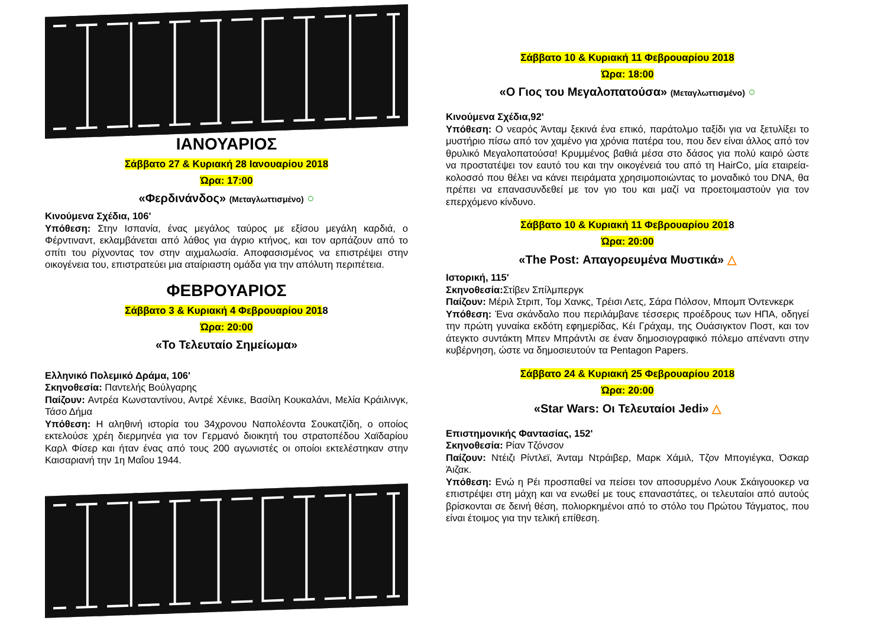ΙΑΝΟΥΑΡΙΟΣ
Σάββατο 27 & Κυριακή 28 Ιανουαρίου 2018
Ώρα: 17:00
«Φερδινάνδος» (Μεταγλωττισμένο) ○
Κινούμενα Σχέδια, 106'
Υπόθεση: Στην Ισπανία, ένας μεγάλος ταύρος με εξίσου μεγάλη καρδιά, ο Φέρντιναντ, εκλαμβάνεται από λάθος για άγριο κτήνος, και τον αρπάζουν από το σπίτι του ρίχνοντας τον στην αιχμαλωσία. Αποφασισμένος να επιστρέψει στην οικογένεια του, επιστρατεύει μια αταίριαστη ομάδα για την απόλυτη περιπέτεια.
ΦΕΒΡΟΥΑΡΙΟΣ
Σάββατο 3 & Κυριακή 4 Φεβρουαρίου 2018
Ώρα: 20:00
«Το Τελευταίο Σημείωμα»
Ελληνικό Πολεμικό Δράμα, 106'
Σκηνοθεσία: Παντελής Βούλγαρης
Παίζουν: Αντρέα Κωνσταντίνου, Αντρέ Χένικε, Βασίλη Κουκαλάνι, Μελία Κράιλινγκ, Τάσο Δήμα
Υπόθεση: Η αληθινή ιστορία του 34χρονου Ναπολέοντα Σουκατζίδη, ο οποίος εκτελούσε χρέη διερμηνέα για τον Γερμανό διοικητή του στρατοπέδου Χαϊδαρίου Καρλ Φίσερ και ήταν ένας από τους 200 αγωνιστές οι οποίοι εκτελέστηκαν στην Καισαριανή την 1η Μαΐου 1944.
Σάββατο 10 & Κυριακή 11 Φεβρουαρίου 2018
Ώρα: 18:00
«Ο Γιος του Μεγαλοπατούσα» (Μεταγλωττισμένο) ○
Κινούμενα Σχέδια,92'
Υπόθεση: Ο νεαρός Άνταμ ξεκινά ένα επικό, παράτολμο ταξίδι για να ξετυλίξει το μυστήριο πίσω από τον χαμένο για χρόνια πατέρα του, που δεν είναι άλλος από τον θρυλικό Μεγαλοπατούσα! Κρυμμένος βαθιά μέσα στο δάσος για πολύ καιρό ώστε να προστατέψει τον εαυτό του και την οικογένειά του από τη HairCo, μία εταιρεία-κολοσσό που θέλει να κάνει πειράματα χρησιμοποιώντας το μοναδικό του DNA, θα πρέπει να επανασυνδεθεί με τον γιο του και μαζί να προετοιμαστούν για τον επερχόμενο κίνδυνο.
Σάββατο 10 & Κυριακή 11 Φεβρουαρίου 2018
Ώρα: 20:00
«The Post: Απαγορευμένα Μυστικά» △
Ιστορική, 115'
Σκηνοθεσία: Στίβεν Σπίλμπεργκ
Παίζουν: Μέριλ Στριπ, Τομ Χανκς, Τρέισι Λετς, Σάρα Πόλσον, Μπομπ Όντενκερκ
Υπόθεση: Ένα σκάνδαλο που περιλάμβανε τέσσερις προέδρους των ΗΠΑ, οδηγεί την πρώτη γυναίκα εκδότη εφημερίδας, Κέι Γράχαμ, της Ουάσιγκτον Ποστ, και τον άτεγκτο συντάκτη Μπεν Μπράντλι σε έναν δημοσιογραφικό πόλεμο απέναντι στην κυβέρνηση, ώστε να δημοσιευτούν τα Pentagon Papers.
Σάββατο 24 & Κυριακή 25 Φεβρουαρίου 2018
Ώρα: 20:00
«Star Wars: Οι Τελευταίοι Jedi» △
Επιστημονικής Φαντασίας, 152'
Σκηνοθεσία: Ρίαν Τζόνσον
Παίζουν: Ντέιζι Ρίντλεϊ, Άνταμ Ντράιβερ, Μαρκ Χάμιλ, Τζον Μπογιέγκα, Όσκαρ Άιζακ.
Υπόθεση: Ενώ η Ρέι προσπαθεί να πείσει τον αποσυρμένο Λουκ Σκάιγουοκερ να επιστρέψει στη μάχη και να ενωθεί με τους επαναστάτες, οι τελευταίοι από αυτούς βρίσκονται σε δεινή θέση, πολιορκημένοι από το στόλο του Πρώτου Τάγματος, που είναι έτοιμος για την τελική επίθεση.